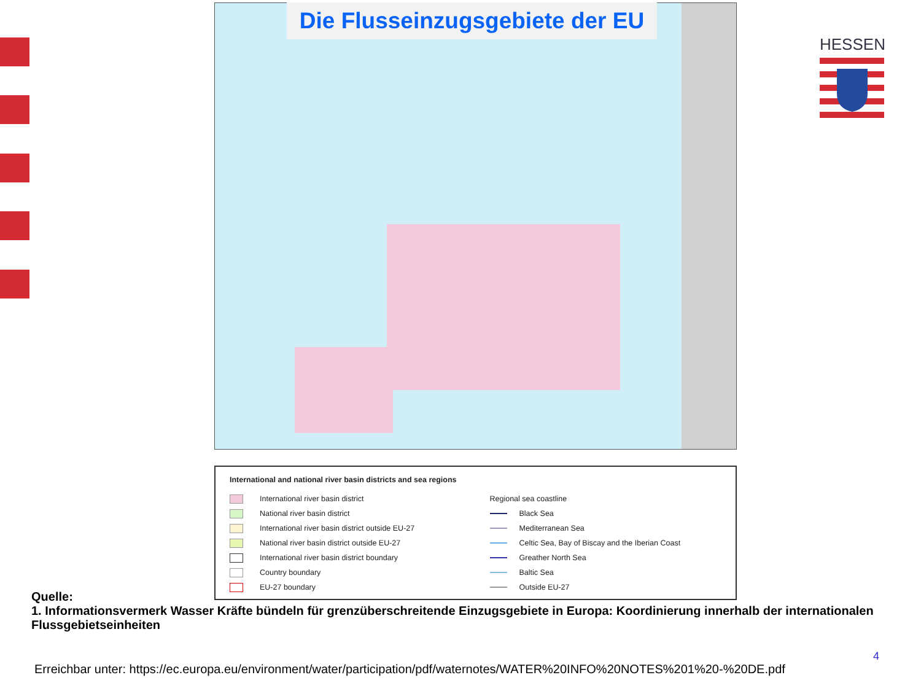Die Flusseinzugsgebiete der EU
HESSEN
International and national river basin districts and sea regions
International river basin district
National river basin district
International river basin district outside EU-27
National river basin district outside EU-27
International river basin district boundary
Country boundary
EU-27 boundary
Regional sea coastline
Black Sea
Mediterranean Sea
Celtic Sea, Bay of Biscay and the Iberian Coast
Greather North Sea
Baltic Sea
Outside EU-27
Quelle:
1. Informationsvermerk Wasser Kräfte bündeln für grenzüberschreitende Einzugsgebiete in Europa: Koordinierung innerhalb der internationalen Flussgebietseinheiten
4
Erreichbar unter: https://ec.europa.eu/environment/water/participation/pdf/waternotes/WATER%20INFO%20NOTES%201%20-%20DE.pdf